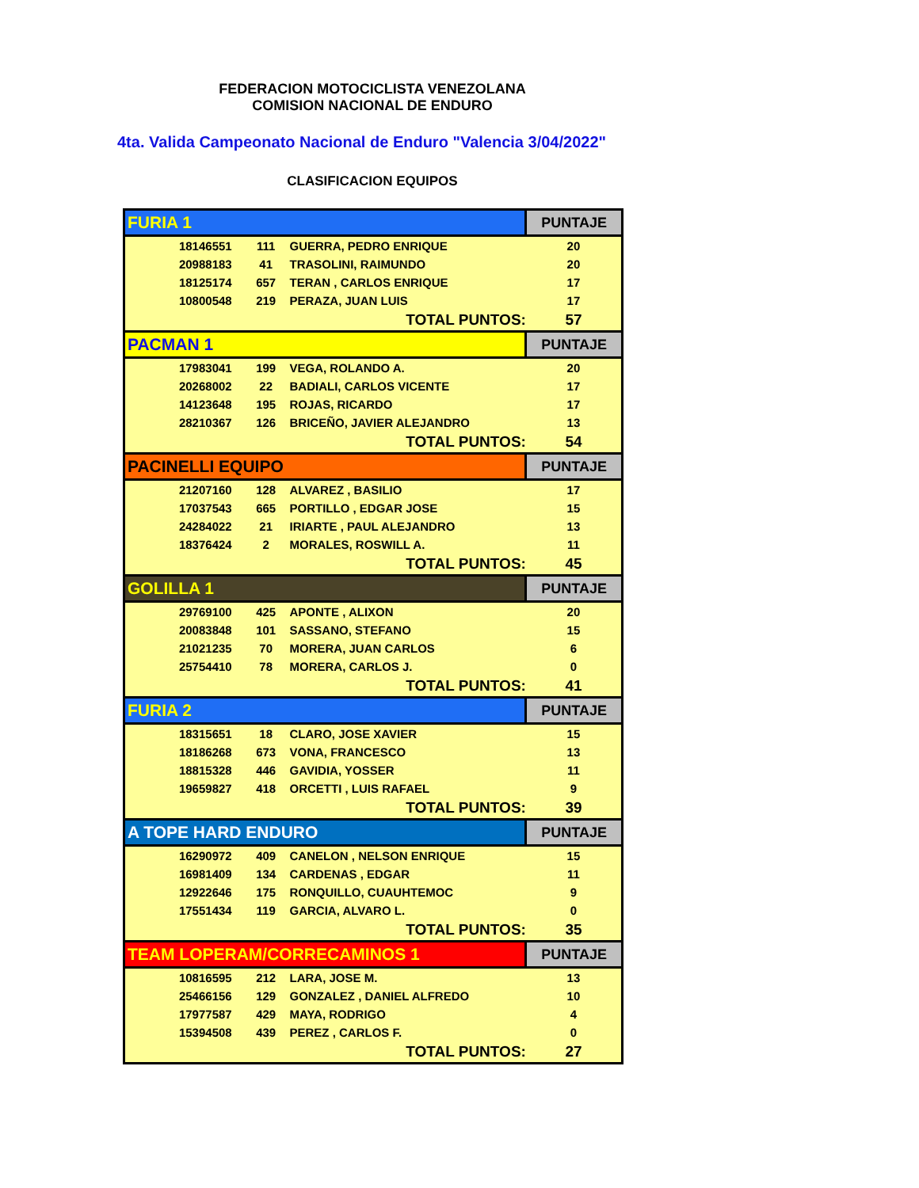FEDERACION MOTOCICLISTA VENEZOLANA
COMISION NACIONAL DE ENDURO
4ta. Valida Campeonato Nacional de Enduro "Valencia 3/04/2022"
CLASIFICACION EQUIPOS
| FURIA 1 | | | | PUNTAJE |
| | 18146551 | 111 | GUERRA, PEDRO ENRIQUE | 20 |
| | 20988183 | 41 | TRASOLINI, RAIMUNDO | 20 |
| | 18125174 | 657 | TERAN , CARLOS ENRIQUE | 17 |
| | 10800548 | 219 | PERAZA, JUAN LUIS | 17 |
| TOTAL PUNTOS: | | | | 57 |
| PACMAN 1 | | | | PUNTAJE |
| | 17983041 | 199 | VEGA, ROLANDO A. | 20 |
| | 20268002 | 22 | BADIALI, CARLOS VICENTE | 17 |
| | 14123648 | 195 | ROJAS, RICARDO | 17 |
| | 28210367 | 126 | BRICEÑO, JAVIER ALEJANDRO | 13 |
| TOTAL PUNTOS: | | | | 54 |
| PACINELLI EQUIPO | | | | PUNTAJE |
| | 21207160 | 128 | ALVAREZ , BASILIO | 17 |
| | 17037543 | 665 | PORTILLO , EDGAR JOSE | 15 |
| | 24284022 | 21 | IRIARTE , PAUL ALEJANDRO | 13 |
| | 18376424 | 2 | MORALES, ROSWILL A. | 11 |
| TOTAL PUNTOS: | | | | 45 |
| GOLILLA 1 | | | | PUNTAJE |
| | 29769100 | 425 | APONTE , ALIXON | 20 |
| | 20083848 | 101 | SASSANO, STEFANO | 15 |
| | 21021235 | 70 | MORERA, JUAN CARLOS | 6 |
| | 25754410 | 78 | MORERA, CARLOS J. | 0 |
| TOTAL PUNTOS: | | | | 41 |
| FURIA 2 | | | | PUNTAJE |
| | 18315651 | 18 | CLARO, JOSE XAVIER | 15 |
| | 18186268 | 673 | VONA, FRANCESCO | 13 |
| | 18815328 | 446 | GAVIDIA, YOSSER | 11 |
| | 19659827 | 418 | ORCETTI , LUIS RAFAEL | 9 |
| TOTAL PUNTOS: | | | | 39 |
| A TOPE HARD ENDURO | | | | PUNTAJE |
| | 16290972 | 409 | CANELON , NELSON ENRIQUE | 15 |
| | 16981409 | 134 | CARDENAS , EDGAR | 11 |
| | 12922646 | 175 | RONQUILLO, CUAUHTEMOC | 9 |
| | 17551434 | 119 | GARCIA, ALVARO L. | 0 |
| TOTAL PUNTOS: | | | | 35 |
| TEAM LOPERAM/CORRECAMINOS 1 | | | | PUNTAJE |
| | 10816595 | 212 | LARA, JOSE M. | 13 |
| | 25466156 | 129 | GONZALEZ , DANIEL ALFREDO | 10 |
| | 17977587 | 429 | MAYA, RODRIGO | 4 |
| | 15394508 | 439 | PEREZ , CARLOS F. | 0 |
| TOTAL PUNTOS: | | | | 27 |